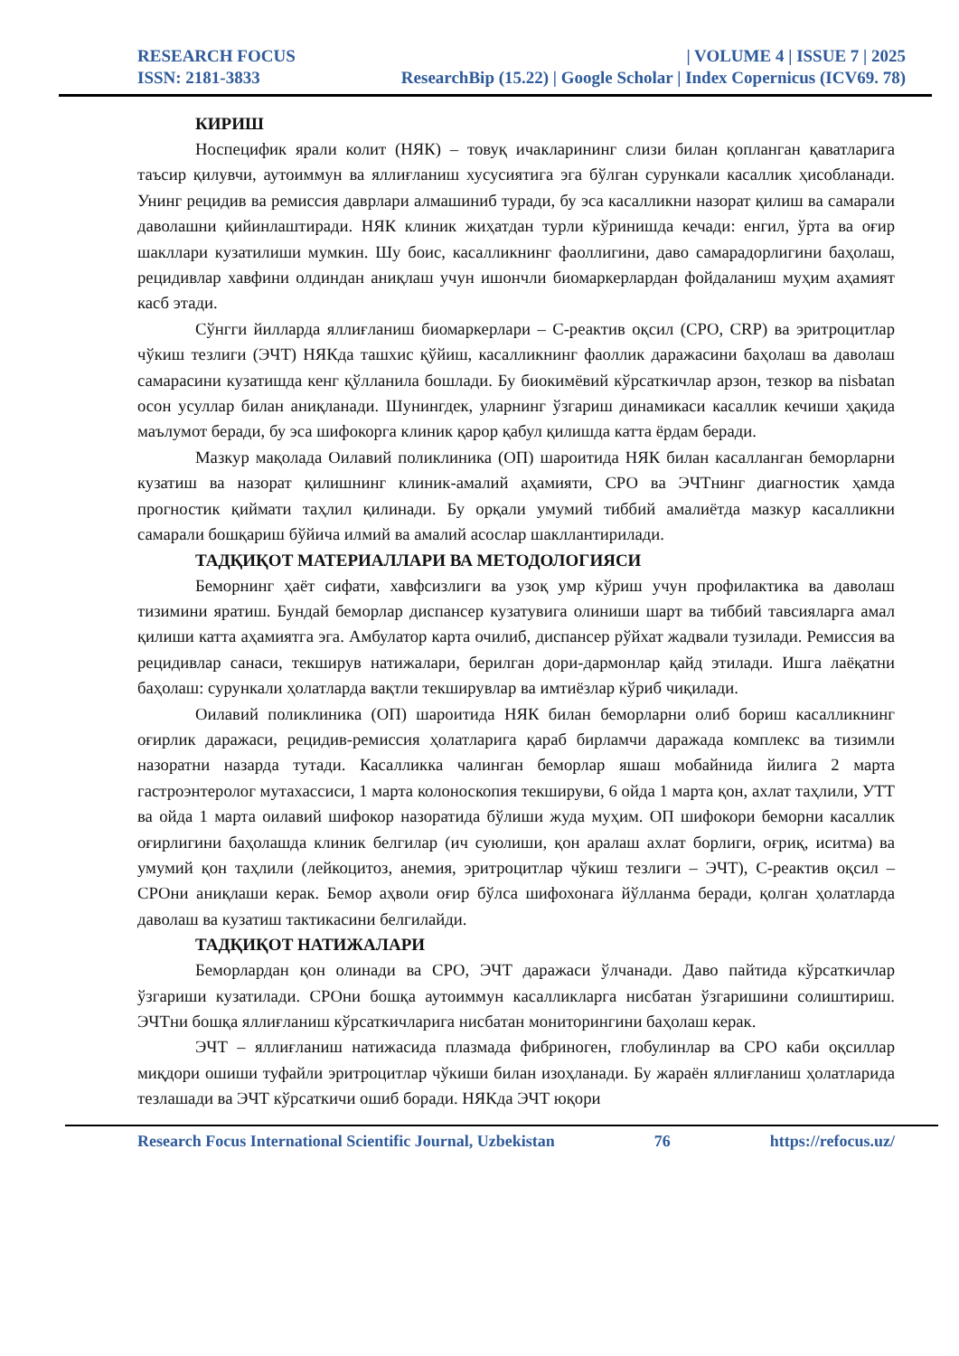RESEARCH FOCUS | VOLUME 4 | ISSUE 7 | 2025
ISSN: 2181-3833 ResearchBip (15.22) | Google Scholar | Index Copernicus (ICV69. 78)
КИРИШ
Носпецифик ярали колит (НЯК) – товуқ ичакларининг слизи билан қопланган қаватларига таъсир қилувчи, аутоиммун ва яллиғланиш хусусиятига эга бўлган сурункали касаллик ҳисобланади. Унинг рецидив ва ремиссия даврлари алмашиниб туради, бу эса касалликни назорат қилиш ва самарали даволашни қийинлаштиради. НЯК клиник жиҳатдан турли кўринишда кечади: енгил, ўрта ва оғир шакллари кузатилиши мумкин. Шу боис, касалликнинг фаоллигини, даво самарадорлигини баҳолаш, рецидивлар хавфини олдиндан аниқлаш учун ишончли биомаркерлардан фойдаланиш муҳим аҳамият касб этади.
Сўнгги йилларда яллиғланиш биомаркерлари – С-реактив оқсил (СРО, CRP) ва эритроцитлар чўкиш тезлиги (ЭЧТ) НЯКда ташхис қўйиш, касалликнинг фаоллик даражасини баҳолаш ва даволаш самарасини кузатишда кенг қўлланила бошлади. Бу биокимёвий кўрсаткичлар арзон, тезкор ва nisbatan осон усуллар билан аниқланади. Шунингдек, уларнинг ўзгариш динамикаси касаллик кечиши ҳақида маълумот беради, бу эса шифокорга клиник қарор қабул қилишда катта ёрдам беради.
Мазкур мақолада Оилавий поликлиника (ОП) шароитида НЯК билан касалланган беморларни кузатиш ва назорат қилишнинг клиник-амалий аҳамияти, СРО ва ЭЧТнинг диагностик ҳамда прогностик қиймати таҳлил қилинади. Бу орқали умумий тиббий амалиётда мазкур касалликни самарали бошқариш бўйича илмий ва амалий асослар шакллантирилади.
ТАДҚИҚОТ МАТЕРИАЛЛАРИ ВА МЕТОДОЛОГИЯСИ
Беморнинг ҳаёт сифати, хавфсизлиги ва узоқ умр кўриш учун профилактика ва даволаш тизимини яратиш. Бундай беморлар диспансер кузатувига олиниши шарт ва тиббий тавсияларга амал қилиши катта аҳамиятга эга. Амбулатор карта очилиб, диспансер рўйхат жадвали тузилади. Ремиссия ва рецидивлар санаси, текширув натижалари, берилган дори-дармонлар қайд этилади. Ишга лаёқатни баҳолаш: сурункали ҳолатларда вақтли текширувлар ва имтиёзлар кўриб чиқилади.
Оилавий поликлиника (ОП) шароитида НЯК билан беморларни олиб бориш касалликнинг оғирлик даражаси, рецидив-ремиссия ҳолатларига қараб бирламчи даражада комплекс ва тизимли назоратни назарда тутади. Касалликка чалинган беморлар яшаш мобайнида йилига 2 марта гастроэнтеролог мутахассиси, 1 марта колоноскопия текшируви, 6 ойда 1 марта қон, ахлат таҳлили, УТТ ва ойда 1 марта оилавий шифокор назоратида бўлиши жуда муҳим. ОП шифокори беморни касаллик оғирлигини баҳолашда клиник белгилар (ич суюлиши, қон аралаш ахлат борлиги, оғриқ, иситма) ва умумий қон таҳлили (лейкоцитоз, анемия, эритроцитлар чўкиш тезлиги – ЭЧТ), С-реактив оқсил – СРОни аниқлаши керак. Бемор аҳволи оғир бўлса шифохонага йўлланма беради, қолган ҳолатларда даволаш ва кузатиш тактикасини белгилайди.
ТАДҚИҚОТ НАТИЖАЛАРИ
Беморлардан қон олинади ва СРО, ЭЧТ даражаси ўлчанади. Даво пайтида кўрсаткичлар ўзгариши кузатилади. СРОни бошқа аутоиммун касалликларга нисбатан ўзгаришини солиштириш. ЭЧТни бошқа яллиғланиш кўрсаткичларига нисбатан мониторингини баҳолаш керак.
ЭЧТ – яллиғланиш натижасида плазмада фибриноген, глобулинлар ва СРО каби оқсиллар миқдори ошиши туфайли эритроцитлар чўкиши билан изоҳланади. Бу жараён яллиғланиш ҳолатларида тезлашади ва ЭЧТ кўрсаткичи ошиб боради. НЯКда ЭЧТ юқори
Research Focus International Scientific Journal, Uzbekistan 76 https://refocus.uz/